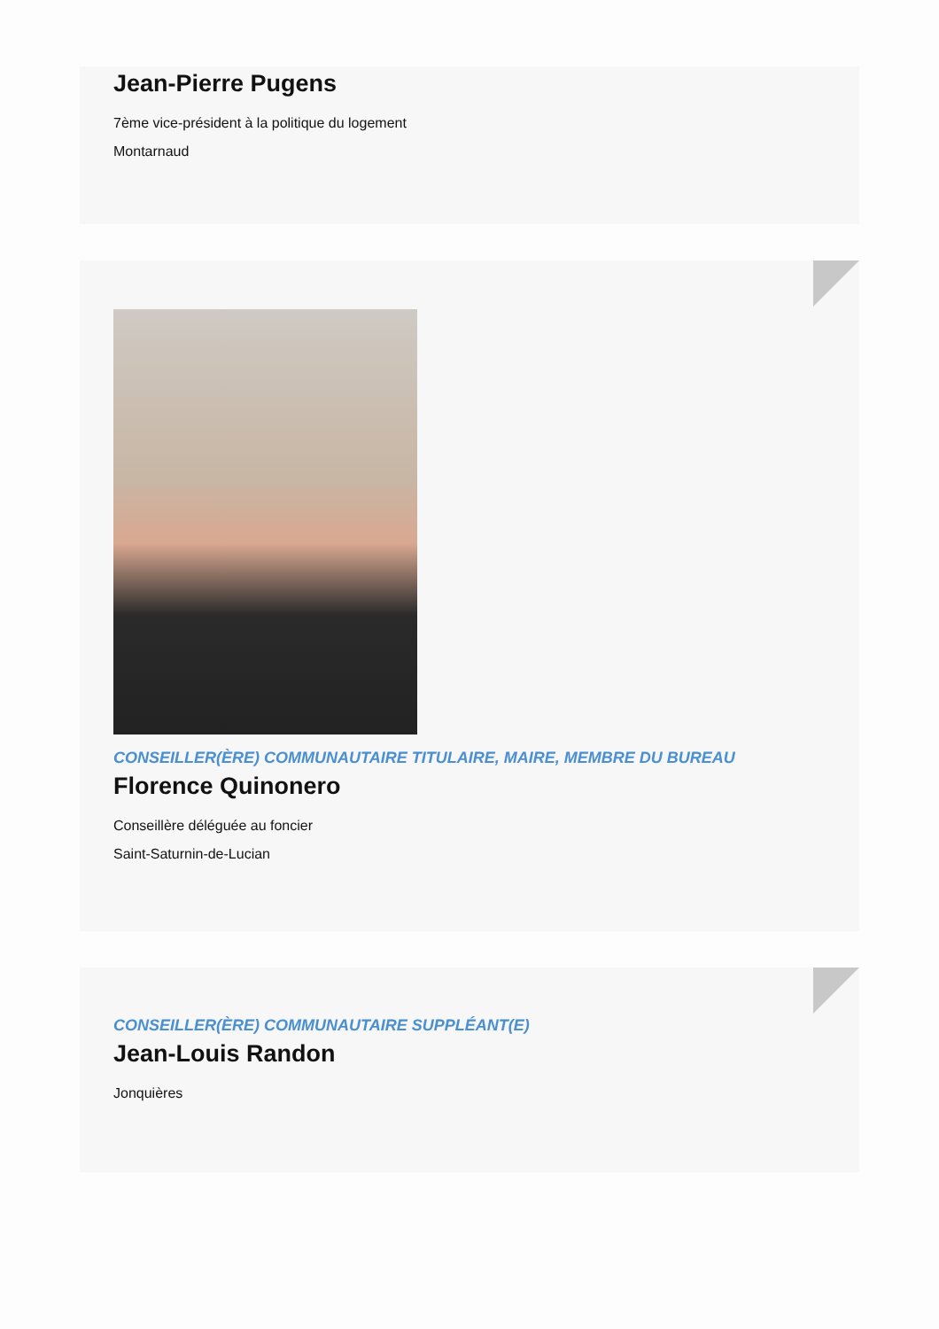Jean-Pierre Pugens
7ème vice-président à la politique du logement
Montarnaud
CONSEILLER(ÈRE) COMMUNAUTAIRE TITULAIRE, MAIRE, MEMBRE DU BUREAU
Florence Quinonero
Conseillère déléguée au foncier
Saint-Saturnin-de-Lucian
CONSEILLER(ÈRE) COMMUNAUTAIRE SUPPLÉANT(E)
Jean-Louis Randon
Jonquières